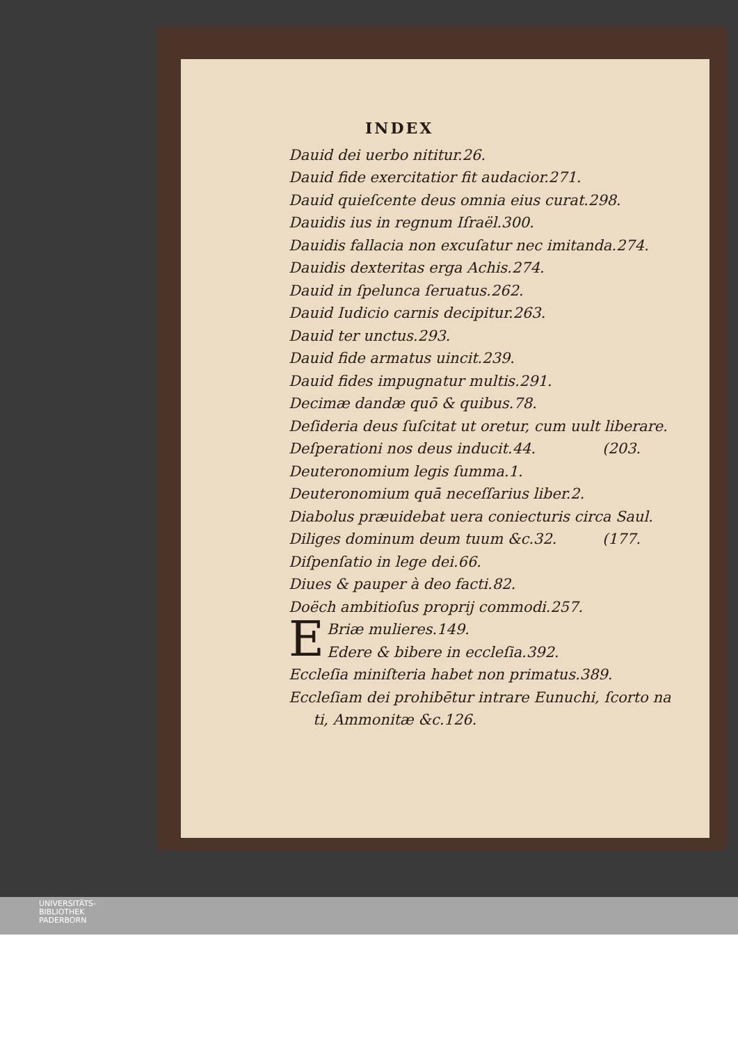INDEX
Dauid dei uerbo nititur.26.
Dauid fide exercitatior fit audacior.271.
Dauid quieſcente deus omnia eius curat.298.
Dauidis ius in regnum Iſraël.300.
Dauidis fallacia non excuſatur nec imitanda.274.
Dauidis dexteritas erga Achis.274.
Dauid in ſpelunca ſeruatus.262.
Dauid Iudicio carnis decipitur.263.
Dauid ter unctus.293.
Dauid fide armatus uincit.239.
Dauid fides impugnatur multis.291.
Decimæ dandæ quō & quibus.78.
Deſideria deus ſuſcitat ut oretur, cum uult liberare.
Deſperationi nos deus inducit.44. (203.
Deuteronomium legis ſumma.1.
Deuteronomium quā neceſſarius liber.2.
Diabolus præuidebat uera coniecturis circa Saul.
Diliges dominum deum tuum &c.32. (177.
Diſpenſatio in lege dei.66.
Diues & pauper à deo facti.82.
Doëch ambitioſus proprij commodi.257.
EBriæ mulieres.149.
Edere & bibere in eccleſia.392.
Eccleſia miniſteria habet non primatus.389.
Eccleſiam dei prohibētur intrare Eunuchi, ſcorto na
ti, Ammonitæ &c.126.
UNIVERSITÄTS-
BIBLIOTHEK
PADERBORN